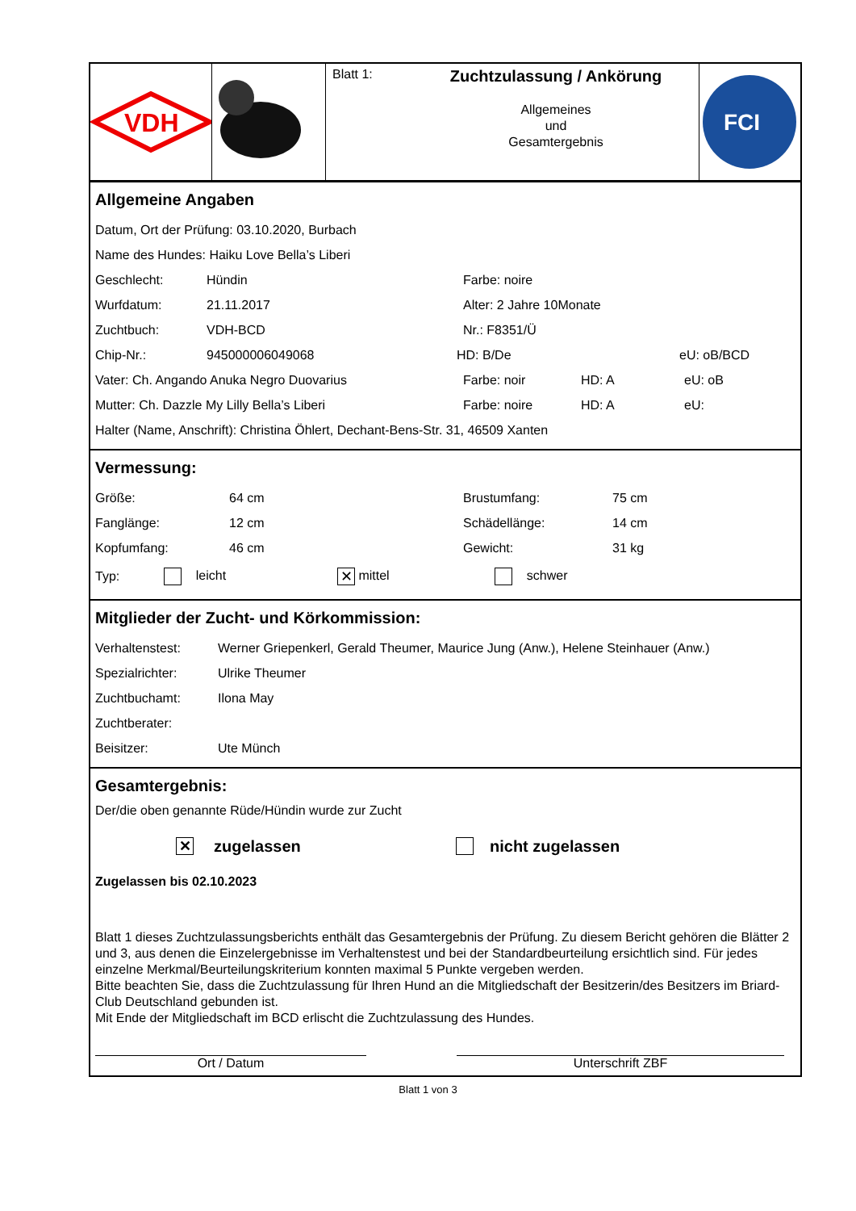VDH
Blatt 1:
Zuchtzulassung / Ankörung
Allgemeines
und
Gesamtergebnis
FCI
Allgemeine Angaben
Datum, Ort der Prüfung: 03.10.2020, Burbach
Name des Hundes: Haiku Love Bella’s Liberi
Geschlecht: Hündin Farbe: noire
Wurfdatum: 21.11.2017 Alter: 2 Jahre 10Monate
Zuchtbuch: VDH-BCD Nr.: F8351/Ü
Chip-Nr.: 945000006049068 HD: B/De eU: oB/BCD
Vater: Ch. Angando Anuka Negro Duovarius Farbe: noir HD: A eU: oB
Mutter: Ch. Dazzle My Lilly Bella’s Liberi Farbe: noire HD: A eU:
Halter (Name, Anschrift): Christina Öhlert, Dechant-Bens-Str. 31, 46509 Xanten
Vermessung:
Größe: 64 cm Brustumfang: 75 cm
Fanglänge: 12 cm Schädellänge: 14 cm
Kopfumfang: 46 cm Gewicht: 31 kg
Typ: leicht ✕ mittel schwer
Mitglieder der Zucht- und Körkommission:
Verhaltenstest: Werner Griepenkerl, Gerald Theumer, Maurice Jung (Anw.), Helene Steinhauer (Anw.)
Spezialrichter: Ulrike Theumer
Zuchtbuchamt: Ilona May
Zuchtberater:
Beisitzer: Ute Münch
Gesamtergebnis:
Der/die oben genannte Rüde/Hündin wurde zur Zucht
✕ zugelassen nicht zugelassen
Zugelassen bis 02.10.2023
Blatt 1 dieses Zuchtzulassungsberichts enthält das Gesamtergebnis der Prüfung. Zu diesem Bericht gehören die Blätter 2 und 3, aus denen die Einzelergebnisse im Verhaltenstest und bei der Standardbeurteilung ersichtlich sind. Für jedes einzelne Merkmal/Beurteilungskriterium konnten maximal 5 Punkte vergeben werden.
Bitte beachten Sie, dass die Zuchtzulassung für Ihren Hund an die Mitgliedschaft der Besitzerin/des Besitzers im Briard-Club Deutschland gebunden ist.
Mit Ende der Mitgliedschaft im BCD erlischt die Zuchtzulassung des Hundes.
Ort / Datum Unterschrift ZBF
Blatt 1 von 3